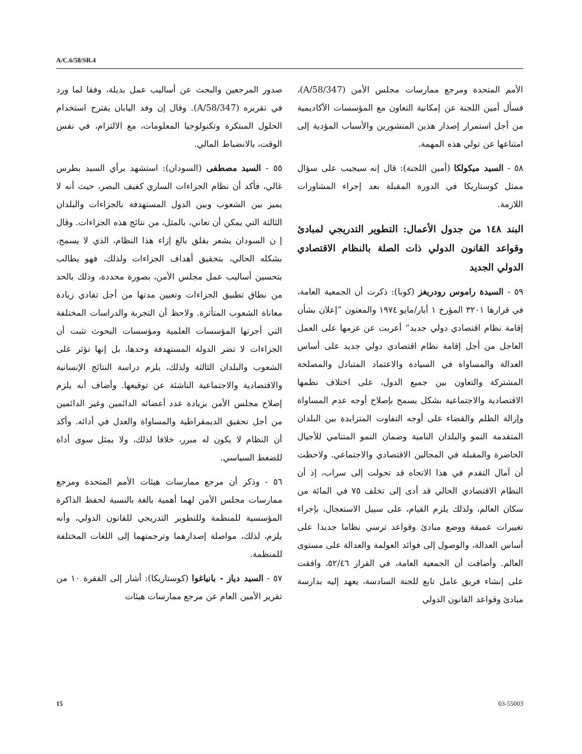A/C.6/58/SR.4
صدور المرجعين والبحث عن أساليب عمل بديلة، وفقا لما ورد في تقريره (A/58/347). وقال إن وفد اليابان يقترح استخدام الحلول المبتكرة وتكنولوجيا المعلومات، مع الالتزام، في نفس الوقت، بالانضباط المالي.
٥٥ - السيد مصطفى (السودان): استشهد برأي السيد بطرس غالي، فأكد أن نظام الجزاءات الساري كفيف البصر، حيث أنه لا يميز بين الشعوب وبين الدول المستهدفة بالجزاءات والبلدان الثالثة التي يمكن أن تعاني، بالمثل، من نتائج هذه الجزاءات. وقال إ ن السودان يشعر بقلق بالغ إزاء هذا النظام، الذي لا يسمح، بشكله الحالي، بتحقيق أهداف الجزاءات ولذلك، فهو يطالب بتحسين أساليب عمل مجلس الأمن، بصورة محددة، وذلك بالحد من نطاق تطبيق الجزاءات وتعيين مدتها من أجل تفادي زيادة معاناة الشعوب المتأثرة. ولاحظ أن التجربة والدراسات المختلفة التي أجرتها المؤسسات العلمية ومؤسسات البحوث تثبت أن الجزاءات لا تضر الدولة المستهدفة وحدها، بل إنها تؤثر على الشعوب والبلدان الثالثة ولذلك، يلزم دراسة النتائج الإنسانية والاقتصادية والاجتماعية الناشئة عن توقيعها. وأضاف أنه يلزم إصلاح مجلس الأمن بزيادة عدد أعضائه الدائمين وغير الدائمين من أجل تحقيق الديمقراطية والمساواة والعدل في أدائه. وأكد أن النظام لا يكون له مبرر، خلافا لذلك، ولا يمثل سوى أداة للضغط السياسي.
٥٦ - وذكر أن مرجع ممارسات هيئات الأمم المتحدة ومرجع ممارسات مجلس الأمن لهما أهمية بالغة بالنسبة لحفظ الذاكرة المؤسسية للمنظمة وللتطوير التدريجي للقانون الدولي، وأنه يلزم، لذلك، مواصلة إصدارهما وترجمتهما إلى اللغات المختلفة للمنظمة.
٥٧ - السيد دياز - بانياغوا (كوستاريكا): أشار إلى الفقرة ١٠ من تقرير الأمين العام عن مرجع ممارسات هيئات
الأمم المتحدة ومرجع ممارسات مجلس الأمن (A/58/347)، فسأل أمين اللجنة عن إمكانية التعاون مع المؤسسات الأكاديمية من أجل استمرار إصدار هذين المنشورين والأسباب المؤدية إلى امتناعها عن تولي هذه المهمة.
٥٨ - السيد ميكولكا (أمين اللجنة): قال إنه سيجيب على سؤال ممثل كوستاريكا في الدورة المقبلة بعد إجراء المشاورات اللازمة.
البند ١٤٨ من جدول الأعمال: التطوير التدريجي لمبادئ وقواعد القانون الدولي ذات الصلة بالنظام الاقتصادي الدولي الجديد
٥٩ - السيدة راموس رودريغز (كوبا): ذكرت أن الجمعية العامة، في قرارها ٣٢٠١ المؤرخ ١ أيار/مايو ١٩٧٤ والمعنون ”إعلان بشأن إقامة نظام اقتصادي دولي جديد“ أعربت عن عزمها على العمل العاجل من أجل إقامة نظام اقتصادي دولي جديد على أساس العدالة والمساواة في السيادة والاعتماد المتبادل والمصلحة المشتركة والتعاون بين جميع الدول، على اختلاف نظمها الاقتصادية والاجتماعية بشكل يسمح بإصلاح أوجه عدم المساواة وإزالة الظلم والقضاء على أوجه التفاوت المتزايدة بين البلدان المتقدمة النمو والبلدان النامية وضمان النمو المتنامي للأجيال الحاضرة والمقبلة في المجالين الاقتصادي والاجتماعي. ولاحظت أن آمال التقدم في هذا الاتجاه قد تحولت إلى سراب، إذ أن النظام الاقتصادي الحالي قد أدى إلى تخلف ٧٥ في المائة من سكان العالم، ولذلك يلزم القيام، على سبيل الاستعجال، بإجراء تغييرات عميقة ووضع مبادئ وقواعد ترسي نظاما جديدا على أساس العدالة، والوصول إلى فوائد العولمة والعدالة على مستوى العالم. وأضافت أن الجمعية العامة، في القرار ٥٢/٤٦، وافقت على إنشاء فريق عامل تابع للجنة السادسة، يعهد إليه بدارسة مبادئ وقواعد القانون الدولي
15 03-55003